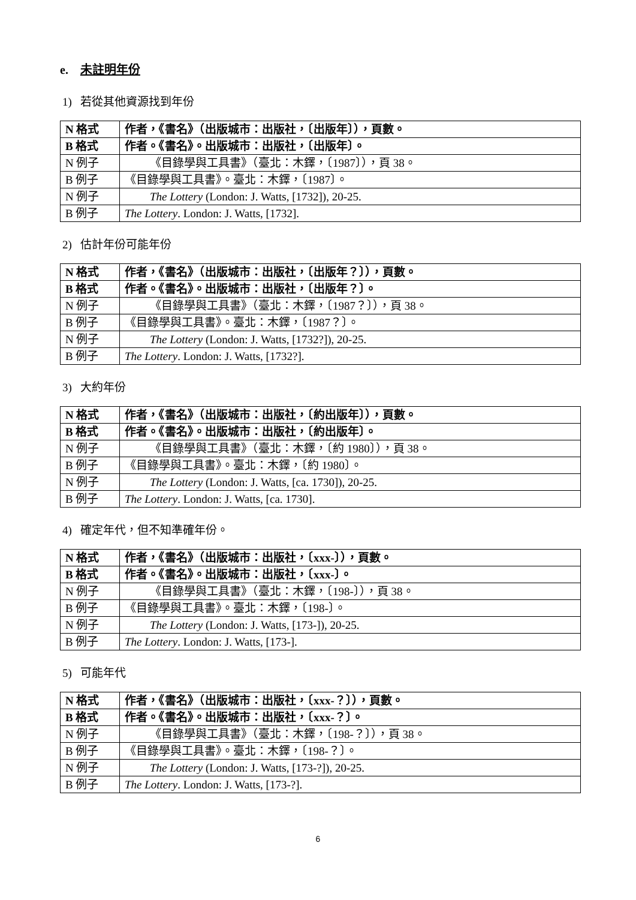e. 未註明年份
1) 若從其他資源找到年份
| N 格式 | 作者，《書名》（出版城市：出版社，〔出版年〕），頁數。 |
| B 格式 | 作者。《書名》。出版城市：出版社，〔出版年〕。 |
| N 例子 | 《目錄學與工具書》（臺北：木鐸，〔1987〕），頁 38。 |
| B 例子 | 《目錄學與工具書》。臺北：木鐸，〔1987〕。 |
| N 例子 | The Lottery (London: J. Watts, [1732]), 20-25. |
| B 例子 | The Lottery . London: J. Watts, [1732]. |
2) 估計年份可能年份
| N 格式 | 作者，《書名》（出版城市：出版社，〔出版年？〕），頁數。 |
| B 格式 | 作者。《書名》。出版城市：出版社，〔出版年？〕。 |
| N 例子 | 《目錄學與工具書》（臺北：木鐸，〔1987？〕），頁 38。 |
| B 例子 | 《目錄學與工具書》。臺北：木鐸，〔1987？〕。 |
| N 例子 | The Lottery (London: J. Watts, [1732?]), 20-25. |
| B 例子 | The Lottery . London: J. Watts, [1732?]. |
3) 大約年份
| N 格式 | 作者，《書名》（出版城市：出版社，〔約出版年〕），頁數。 |
| B 格式 | 作者。《書名》。出版城市：出版社，〔約出版年〕。 |
| N 例子 | 《目錄學與工具書》（臺北：木鐸，〔約 1980〕），頁 38。 |
| B 例子 | 《目錄學與工具書》。臺北：木鐸，〔約 1980〕。 |
| N 例子 | The Lottery (London: J. Watts, [ca. 1730]), 20-25. |
| B 例子 | The Lottery . London: J. Watts, [ca. 1730]. |
4) 確定年代，但不知準確年份。
| N 格式 | 作者，《書名》（出版城市：出版社，〔xxx-〕），頁數。 |
| B 格式 | 作者。《書名》。出版城市：出版社，〔xxx-〕。 |
| N 例子 | 《目錄學與工具書》（臺北：木鐸，〔198-〕），頁 38。 |
| B 例子 | 《目錄學與工具書》。臺北：木鐸，〔198-〕。 |
| N 例子 | The Lottery (London: J. Watts, [173-]), 20-25. |
| B 例子 | The Lottery . London: J. Watts, [173-]. |
5) 可能年代
| N 格式 | 作者，《書名》（出版城市：出版社，〔xxx-？〕），頁數。 |
| B 格式 | 作者。《書名》。出版城市：出版社，〔xxx-？〕。 |
| N 例子 | 《目錄學與工具書》（臺北：木鐸，〔198-？〕），頁 38。 |
| B 例子 | 《目錄學與工具書》。臺北：木鐸，〔198-？〕。 |
| N 例子 | The Lottery (London: J. Watts, [173-?]), 20-25. |
| B 例子 | The Lottery . London: J. Watts, [173-?]. |
6